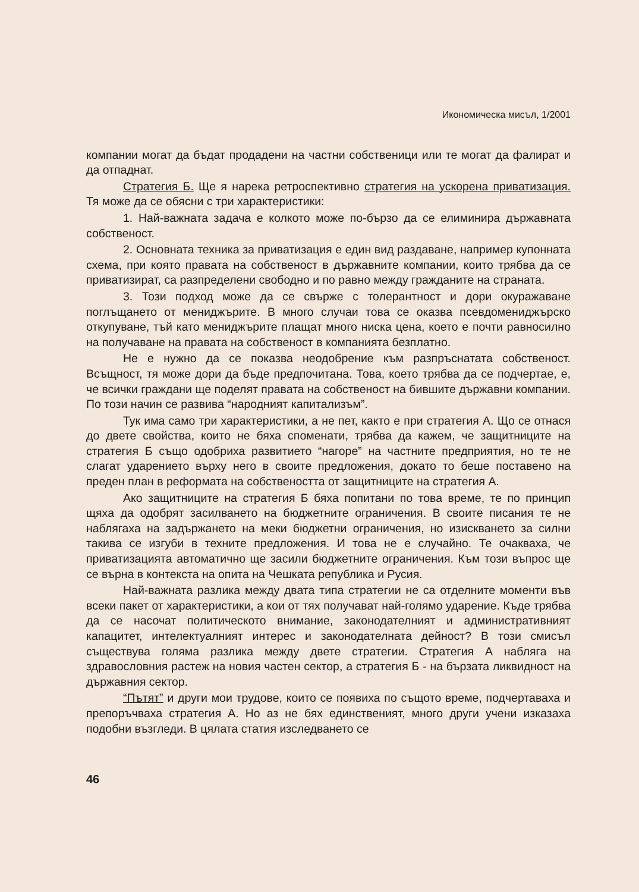Икономическа мисъл, 1/2001
компании могат да бъдат продадени на частни собственици или те могат да фалират и да отпаднат.
Стратегия Б. Ще я нарека ретроспективно стратегия на ускорена приватизация. Тя може да се обясни с три характеристики:
1. Най-важната задача е колкото може по-бързо да се елиминира държавната собственост.
2. Основната техника за приватизация е един вид раздаване, например купонната схема, при която правата на собственост в държавните компании, които трябва да се приватизират, са разпределени свободно и по равно между гражданите на страната.
3. Този подход може да се свърже с толерантност и дори окуражаване поглъщането от мениджърите. В много случаи това се оказва псевдомениджърско откупуване, тъй като мениджърите плащат много ниска цена, което е почти равносилно на получаване на правата на собственост в компанията безплатно.
Не е нужно да се показва неодобрение към разпръснатата собственост. Всъщност, тя може дори да бъде предпочитана. Това, което трябва да се подчертае, е, че всички граждани ще поделят правата на собственост на бившите държавни компании. По този начин се развива “народният капитализъм”.
Тук има само три характеристики, а не пет, както е при стратегия А. Що се отнася до двете свойства, които не бяха споменати, трябва да кажем, че защитниците на стратегия Б също одобриха развитието “нагоре” на частните предприятия, но те не слагат ударението върху него в своите предложения, докато то беше поставено на преден план в реформата на собствеността от защитниците на стратегия А.
Ако защитниците на стратегия Б бяха попитани по това време, те по принцип щяха да одобрят засилването на бюджетните ограничения. В своите писания те не наблягаха на задържането на меки бюджетни ограничения, но изискването за силни такива се изгуби в техните предложения. И това не е случайно. Те очакваха, че приватизацията автоматично ще засили бюджетните ограничения. Към този въпрос ще се върна в контекста на опита на Чешката република и Русия.
Най-важната разлика между двата типа стратегии не са отделните моменти във всеки пакет от характеристики, а кои от тях получават най-голямо ударение. Къде трябва да се насочат политическото внимание, законодателният и административният капацитет, интелектуалният интерес и законодателната дейност? В този смисъл съществува голяма разлика между двете стратегии. Стратегия А наблягa на здравословния растеж на новия частен сектор, а стратегия Б - на бързата ликвидност на държавния сектор.
“Пътят” и други мои трудове, които се появиха по същото време, подчертаваха и препоръчваха стратегия А. Но аз не бях единственият, много други учени изказаха подобни възгледи. В цялата статия изследването се
46